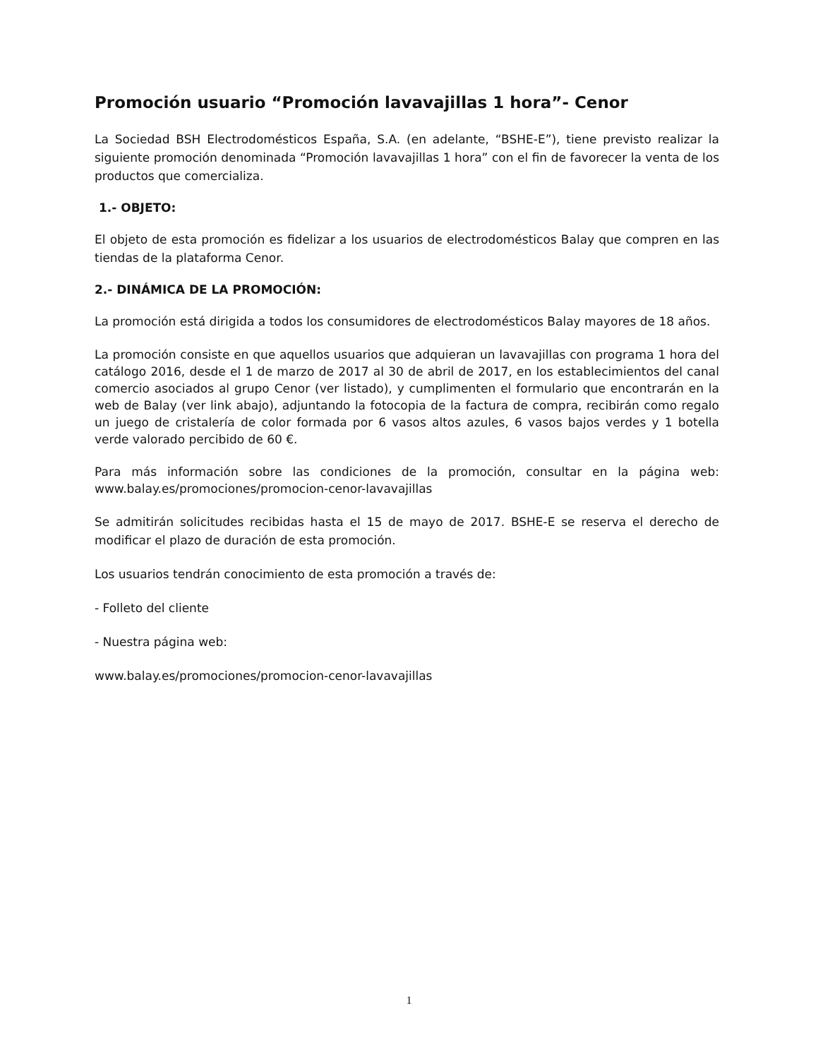Promoción usuario “Promoción lavavajillas 1 hora”- Cenor
La Sociedad BSH Electrodomésticos España, S.A. (en adelante, “BSHE-E”), tiene previsto realizar la siguiente promoción denominada “Promoción lavavajillas 1 hora” con el fin de favorecer la venta de los productos que comercializa.
1.- OBJETO:
El objeto de esta promoción es fidelizar a los usuarios de electrodomésticos Balay que compren en las tiendas de la plataforma Cenor.
2.- DINÁMICA DE LA PROMOCIÓN:
La promoción está dirigida a todos los consumidores de electrodomésticos Balay mayores de 18 años.
La promoción consiste en que aquellos usuarios que adquieran un lavavajillas con programa 1 hora del catálogo 2016, desde el 1 de marzo de 2017 al 30 de abril de 2017, en los establecimientos del canal comercio asociados al grupo Cenor (ver listado), y cumplimenten el formulario que encontrarán en la web de Balay (ver link abajo), adjuntando la fotocopia de la factura de compra, recibirán como regalo un juego de cristalería de color formada por 6 vasos altos azules, 6 vasos bajos verdes y 1 botella verde valorado percibido de 60 €.
Para más información sobre las condiciones de la promoción, consultar en la página web: www.balay.es/promociones/promocion-cenor-lavavajillas
Se admitirán solicitudes recibidas hasta el 15 de mayo de 2017. BSHE-E se reserva el derecho de modificar el plazo de duración de esta promoción.
Los usuarios tendrán conocimiento de esta promoción a través de:
- Folleto del cliente
- Nuestra página web:
www.balay.es/promociones/promocion-cenor-lavavajillas
1